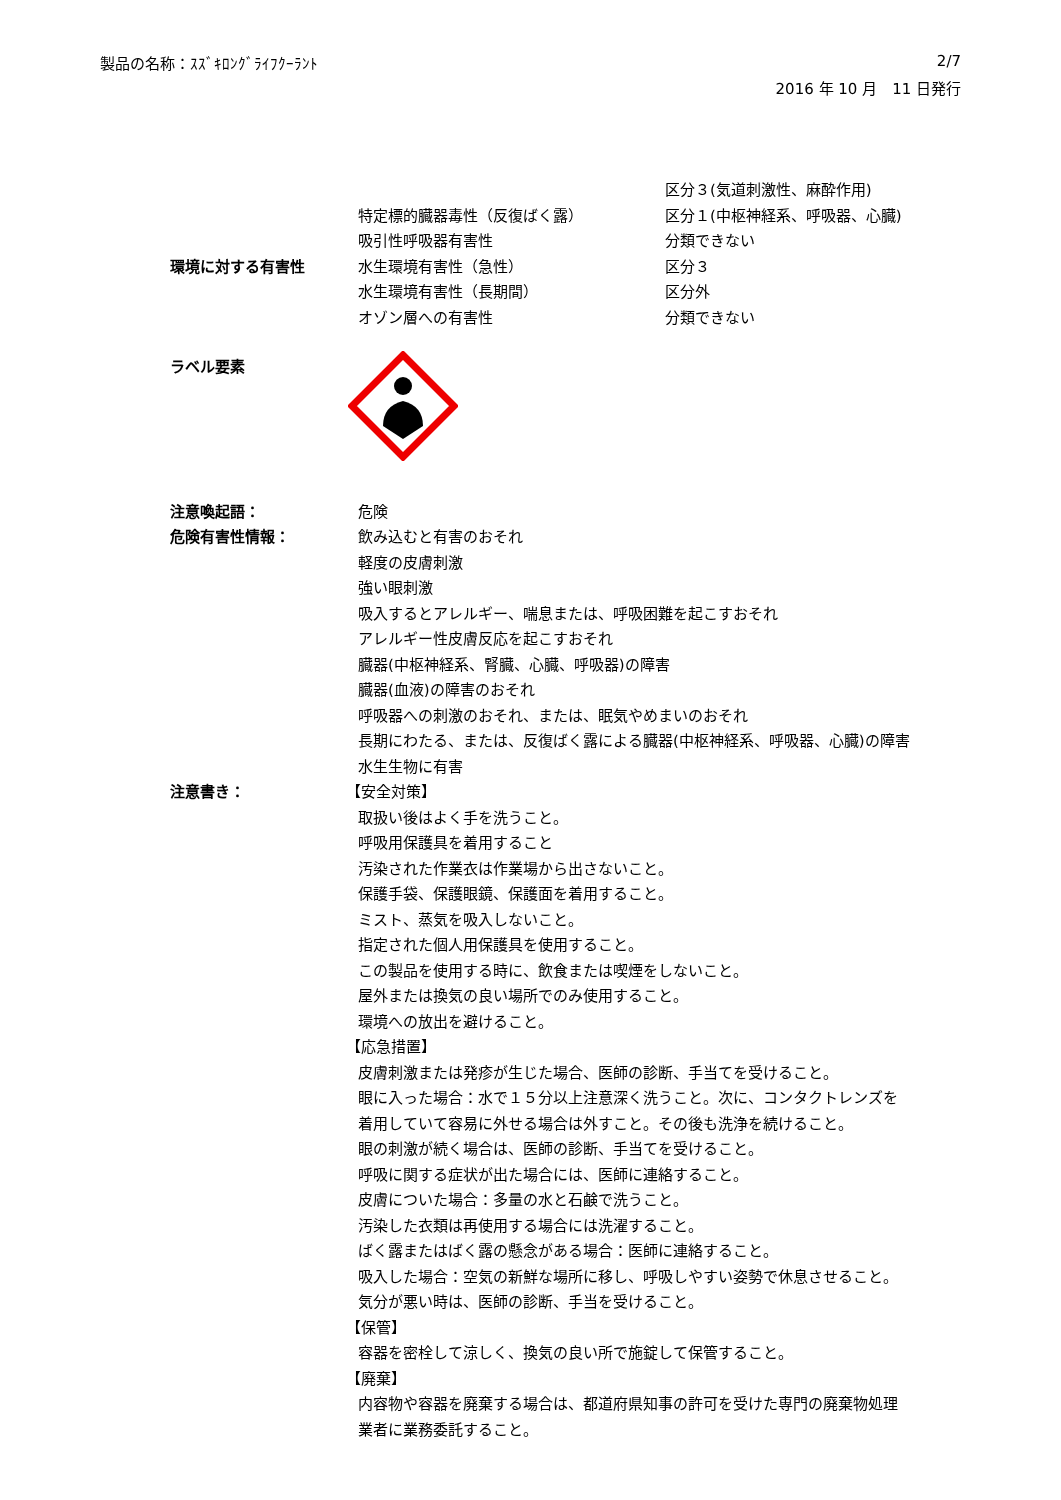製品の名称：ｽｽﾞｷﾛﾝｸﾞﾗｲﾌｸｰﾗﾝﾄ 2/7
2016 年 10 月　11 日発行
区分３(気道刺激性、麻酔作用)
特定標的臓器毒性（反復ばく露） 区分１(中枢神経系、呼吸器、心臓)
吸引性呼吸器有害性 分類できない
環境に対する有害性 水生環境有害性（急性） 区分３
水生環境有害性（長期間） 区分外
オゾン層への有害性 分類できない
ラベル要素
注意喚起語： 危険
危険有害性情報： 飲み込むと有害のおそれ
軽度の皮膚刺激
強い眼刺激
吸入するとアレルギー、喘息または、呼吸困難を起こすおそれ
アレルギー性皮膚反応を起こすおそれ
臓器(中枢神経系、腎臓、心臓、呼吸器)の障害
臓器(血液)の障害のおそれ
呼吸器への刺激のおそれ、または、眠気やめまいのおそれ
長期にわたる、または、反復ばく露による臓器(中枢神経系、呼吸器、心臓)の障害
水生生物に有害
注意書き： 【安全対策】
取扱い後はよく手を洗うこと。
呼吸用保護具を着用すること
汚染された作業衣は作業場から出さないこと。
保護手袋、保護眼鏡、保護面を着用すること。
ミスト、蒸気を吸入しないこと。
指定された個人用保護具を使用すること。
この製品を使用する時に、飲食または喫煙をしないこと。
屋外または換気の良い場所でのみ使用すること。
環境への放出を避けること。
【応急措置】
皮膚刺激または発疹が生じた場合、医師の診断、手当てを受けること。
眼に入った場合：水で１５分以上注意深く洗うこと。次に、コンタクトレンズを
着用していて容易に外せる場合は外すこと。その後も洗浄を続けること。
眼の刺激が続く場合は、医師の診断、手当てを受けること。
呼吸に関する症状が出た場合には、医師に連絡すること。
皮膚についた場合：多量の水と石鹸で洗うこと。
汚染した衣類は再使用する場合には洗濯すること。
ばく露またはばく露の懸念がある場合：医師に連絡すること。
吸入した場合：空気の新鮮な場所に移し、呼吸しやすい姿勢で休息させること。
気分が悪い時は、医師の診断、手当を受けること。
【保管】
容器を密栓して涼しく、換気の良い所で施錠して保管すること。
【廃棄】
内容物や容器を廃棄する場合は、都道府県知事の許可を受けた専門の廃棄物処理
業者に業務委託すること。